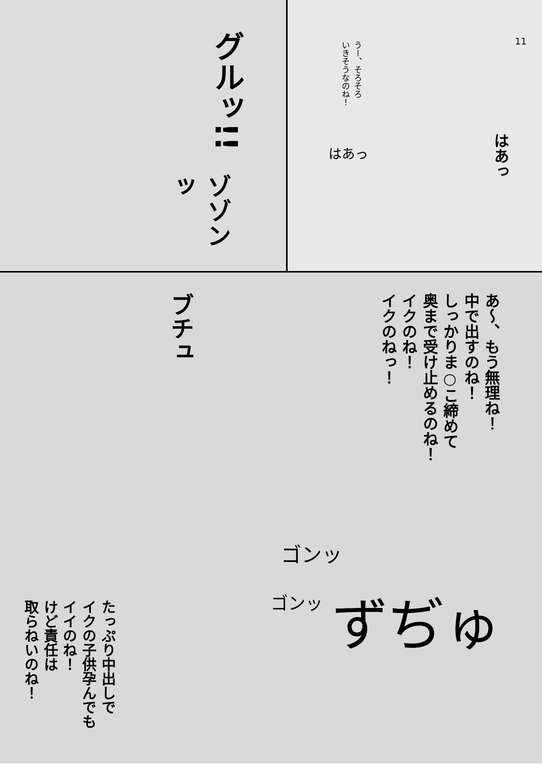グルッ!!
ゾゾンッ
11
うー、そろそろ
いきそうなのね！
はあっ
はあっ
あ〜、もう無理ね！
中で出すのね！
しっかりま○こ締めて
奥まで受け止めるのね！
イクのね！
イクのねっ！
ブチュ
ゴンッ
ゴンッ ずぢゅ
たっぷり中出しで
イクの子供孕んでも
イイのね！
けど責任は
取らねいのね！